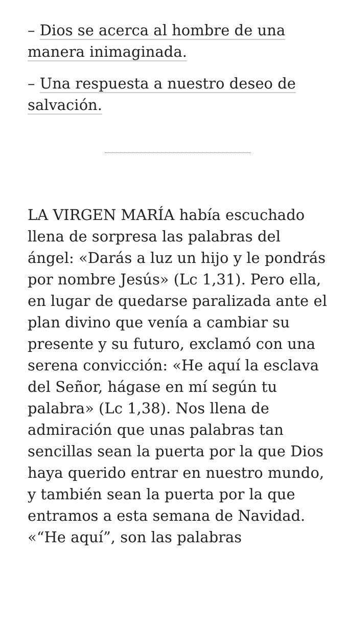– Dios se acerca al hombre de una manera inimaginada.
– Una respuesta a nuestro deseo de salvación.
LA VIRGEN MARÍA había escuchado llena de sorpresa las palabras del ángel: «Darás a luz un hijo y le pondrás por nombre Jesús» (Lc 1,31). Pero ella, en lugar de quedarse paralizada ante el plan divino que venía a cambiar su presente y su futuro, exclamó con una serena convicción: «He aquí la esclava del Señor, hágase en mí según tu palabra» (Lc 1,38). Nos llena de admiración que unas palabras tan sencillas sean la puerta por la que Dios haya querido entrar en nuestro mundo, y también sean la puerta por la que entramos a esta semana de Navidad. «“He aquí”, son las palabras